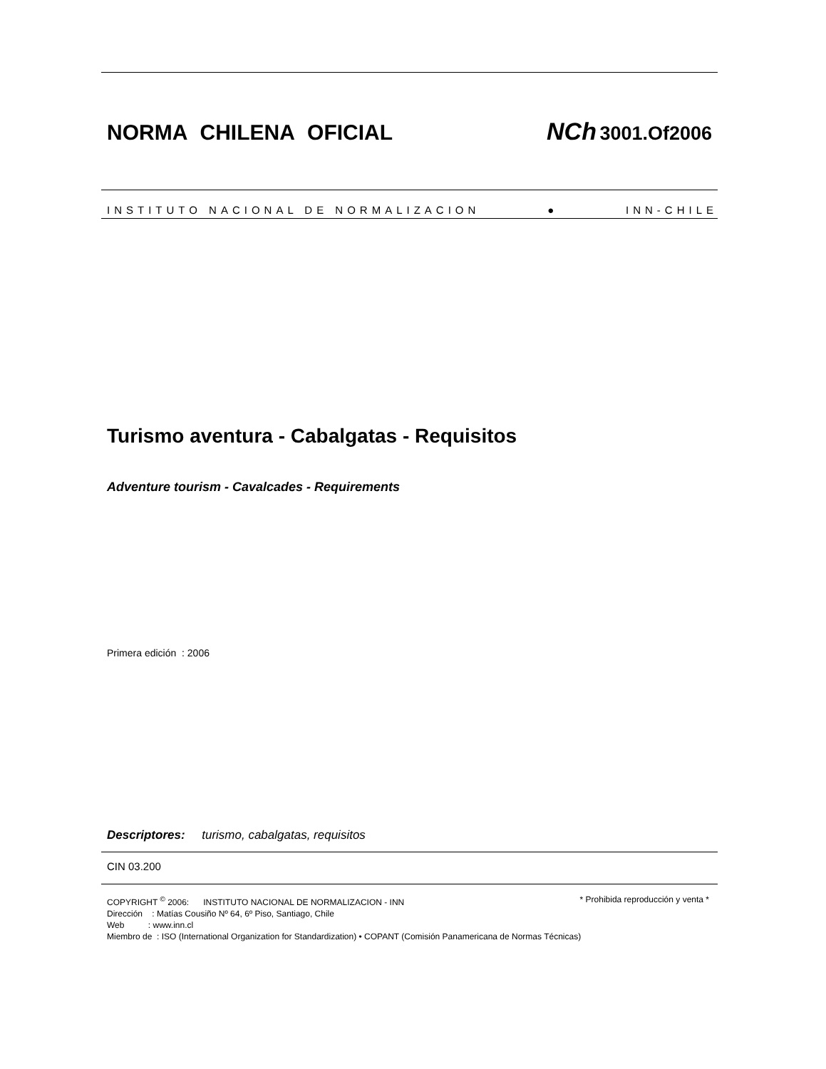NORMA CHILENA OFICIAL NCh 3001.Of2006
INSTITUTO NACIONAL DE NORMALIZACION ● INN-CHILE
Turismo aventura - Cabalgatas - Requisitos
Adventure tourism - Cavalcades - Requirements
Primera edición : 2006
Descriptores: turismo, cabalgatas, requisitos
CIN 03.200
COPYRIGHT <sup>©</sup> 2006: INSTITUTO NACIONAL DE NORMALIZACION - INN * Prohibida reproducción y venta *
Dirección : Matías Cousiño Nº 64, 6º Piso, Santiago, Chile
Web : www.inn.cl
Miembro de : ISO (International Organization for Standardization) • COPANT (Comisión Panamericana de Normas Técnicas)